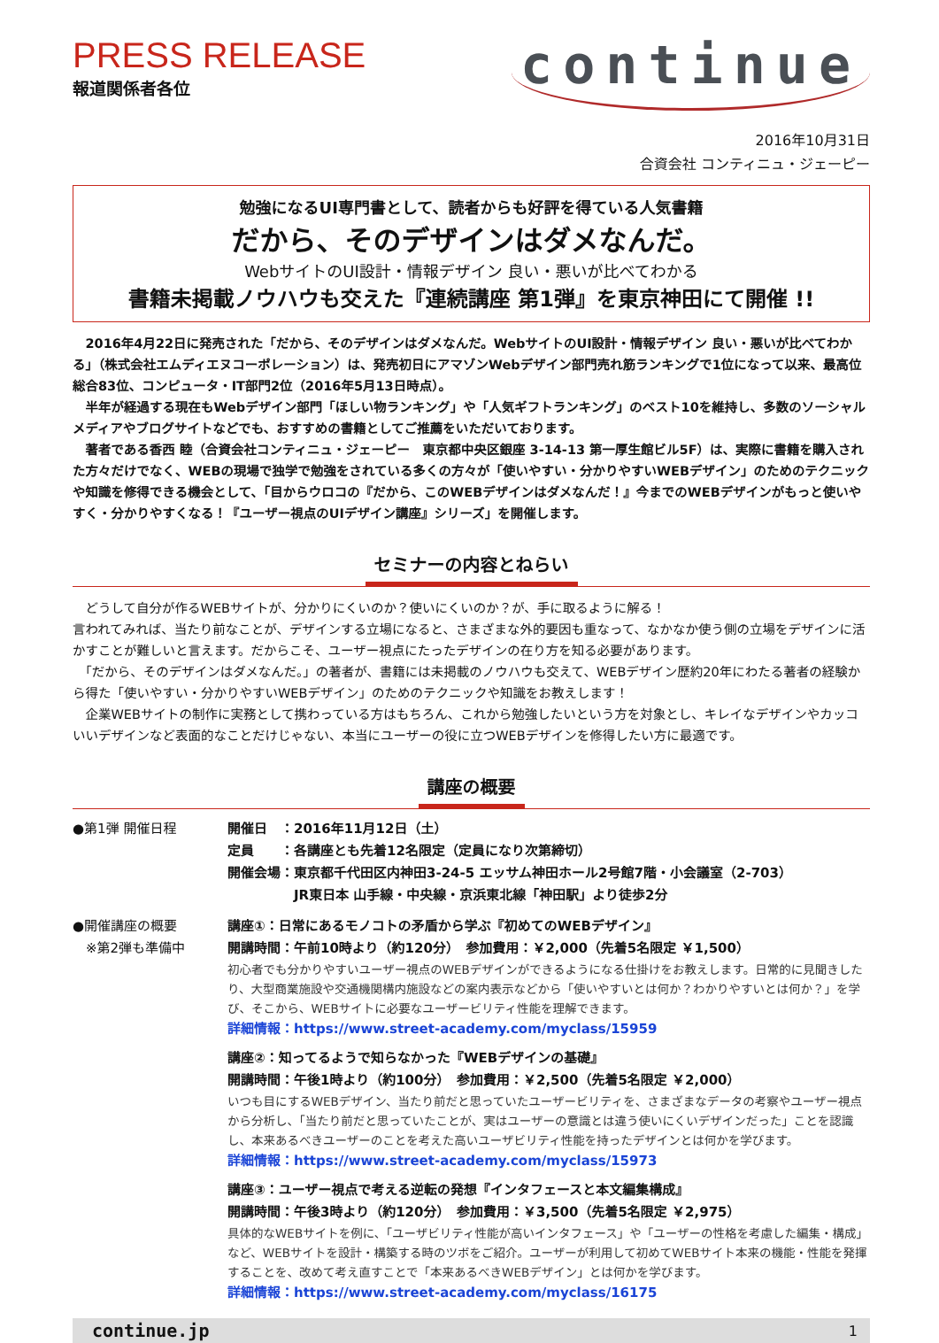PRESS RELEASE
報道関係者各位
continue
2016年10月31日
合資会社 コンティニュ・ジェーピー
勉強になるUI専門書として、読者からも好評を得ている人気書籍
だから、そのデザインはダメなんだ。
WebサイトのUI設計・情報デザイン 良い・悪いが比べてわかる
書籍未掲載ノウハウも交えた『連続講座 第1弾』を東京神田にて開催 !!
　2016年4月22日に発売された「だから、そのデザインはダメなんだ。WebサイトのUI設計・情報デザイン 良い・悪いが比べてわかる」（株式会社エムディエヌコーポレーション）は、発売初日にアマゾンWebデザイン部門売れ筋ランキングで1位になって以来、最高位 総合83位、コンピュータ・IT部門2位（2016年5月13日時点）。
　半年が経過する現在もWebデザイン部門「ほしい物ランキング」や「人気ギフトランキング」のベスト10を維持し、多数のソーシャルメディアやブログサイトなどでも、おすすめの書籍としてご推薦をいただいております。
　著者である香西 睦（合資会社コンティニュ・ジェーピー　東京都中央区銀座 3-14-13 第一厚生館ビル5F）は、実際に書籍を購入された方々だけでなく、WEBの現場で独学で勉強をされている多くの方々が「使いやすい・分かりやすいWEBデザイン」のためのテクニックや知識を修得できる機会として、「目からウロコの『だから、このWEBデザインはダメなんだ！』今までのWEBデザインがもっと使いやすく・分かりやすくなる！『ユーザー視点のUIデザイン講座』シリーズ」を開催します。
セミナーの内容とねらい
　どうして自分が作るWEBサイトが、分かりにくいのか？使いにくいのか？が、手に取るように解る！
言われてみれば、当たり前なことが、デザインする立場になると、さまざまな外的要因も重なって、なかなか使う側の立場をデザインに活かすことが難しいと言えます。だからこそ、ユーザー視点にたったデザインの在り方を知る必要があります。
　「だから、そのデザインはダメなんだ。」の著者が、書籍には未掲載のノウハウも交えて、WEBデザイン歴約20年にわたる著者の経験から得た「使いやすい・分かりやすいWEBデザイン」のためのテクニックや知識をお教えします！
　企業WEBサイトの制作に実務として携わっている方はもちろん、これから勉強したいという方を対象とし、キレイなデザインやカッコいいデザインなど表面的なことだけじゃない、本当にユーザーの役に立つWEBデザインを修得したい方に最適です。
講座の概要
●第1弾 開催日程 開催日　：2016年11月12日（土）
定員　　：各講座とも先着12名限定（定員になり次第締切）
開催会場：東京都千代田区内神田3-24-5 エッサム神田ホール2号館7階・小会議室（2-703）
　　　　　JR東日本 山手線・中央線・京浜東北線「神田駅」より徒歩2分
●開催講座の概要
　※第2弾も準備中
講座①：日常にあるモノコトの矛盾から学ぶ『初めてのWEBデザイン』
開講時間：午前10時より（約120分）　参加費用：￥2,000（先着5名限定 ￥1,500）
初心者でも分かりやすいユーザー視点のWEBデザインができるようになる仕掛けをお教えします。日常的に見聞きしたり、大型商業施設や交通機関構内施設などの案内表示などから「使いやすいとは何か？わかりやすいとは何か？」を学び、そこから、WEBサイトに必要なユーザービリティ性能を理解できます。
詳細情報：https://www.street-academy.com/myclass/15959
講座②：知ってるようで知らなかった『WEBデザインの基礎』
開講時間：午後1時より（約100分）　参加費用：￥2,500（先着5名限定 ￥2,000）
いつも目にするWEBデザイン、当たり前だと思っていたユーザービリティを、さまざまなデータの考察やユーザー視点から分析し、「当たり前だと思っていたことが、実はユーザーの意識とは違う使いにくいデザインだった」ことを認識し、本来あるべきユーザーのことを考えた高いユーザビリティ性能を持ったデザインとは何かを学びます。
詳細情報：https://www.street-academy.com/myclass/15973
講座③：ユーザー視点で考える逆転の発想『インタフェースと本文編集構成』
開講時間：午後3時より（約120分）　参加費用：￥3,500（先着5名限定 ￥2,975）
具体的なWEBサイトを例に、「ユーザビリティ性能が高いインタフェース」や「ユーザーの性格を考慮した編集・構成」など、WEBサイトを設計・構築する時のツボをご紹介。ユーザーが利用して初めてWEBサイト本来の機能・性能を発揮することを、改めて考え直すことで「本来あるべきWEBデザイン」とは何かを学びます。
詳細情報：https://www.street-academy.com/myclass/16175
continue.jp 1